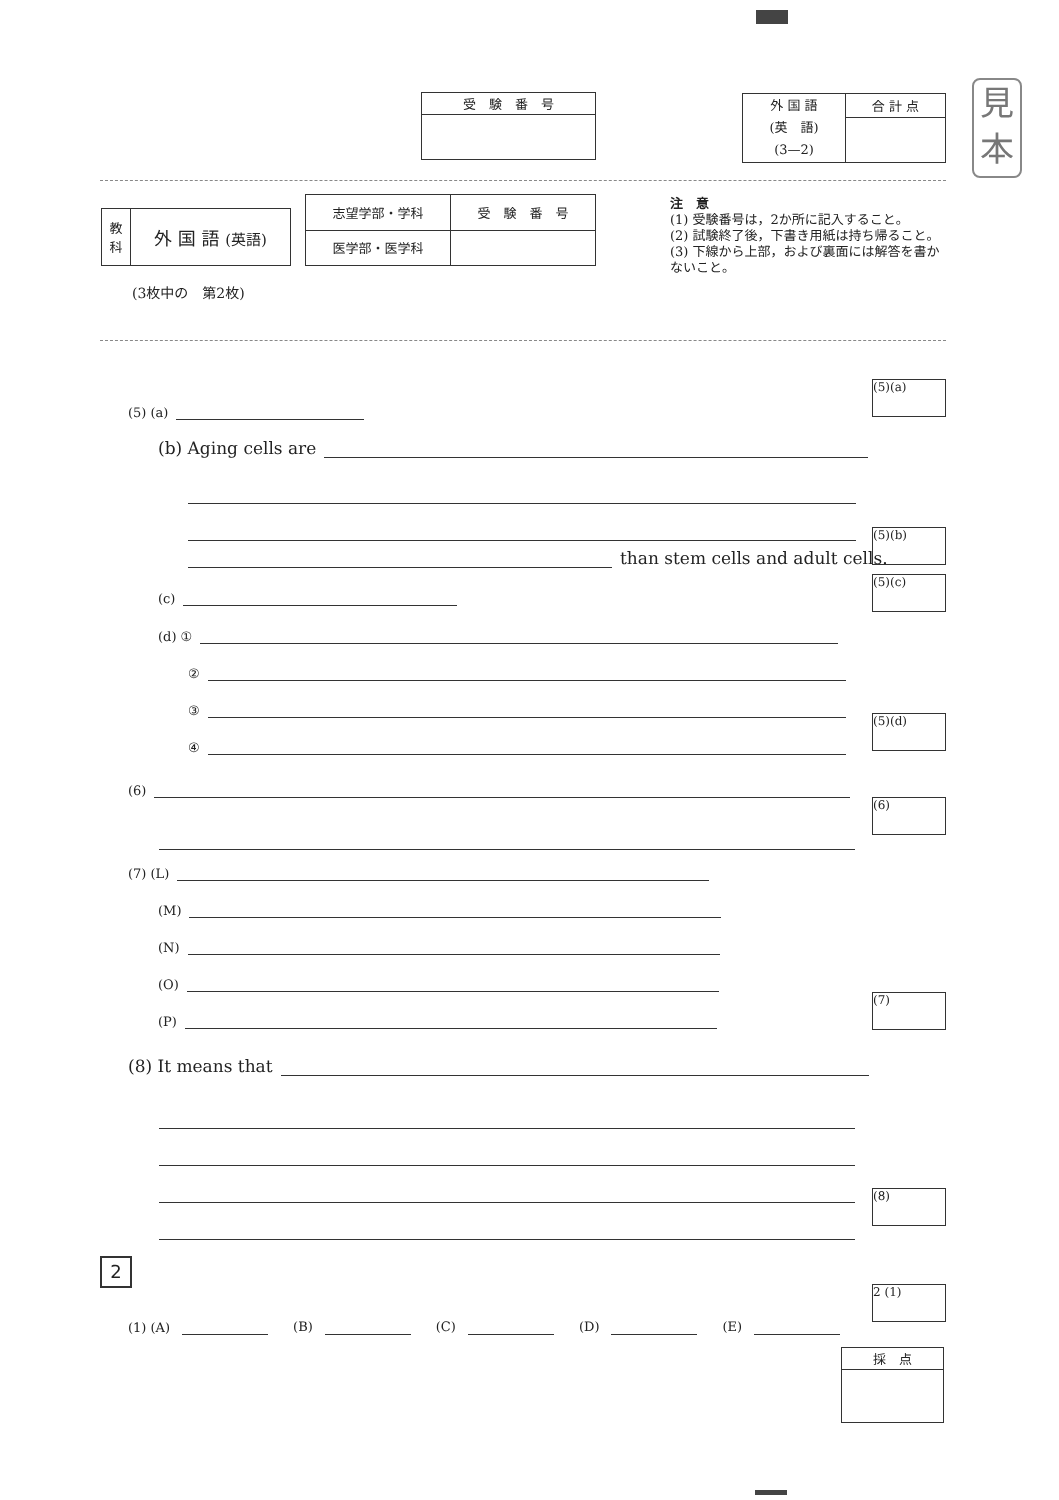| 受 験 番 号 |
| --- |
| 外 国 語 (英 語) (3—2) | 合 計 点 |
見
本
| 教 科 | 外 国 語 (英語) |
(3枚中の　第2枚)
| 志望学部・学科 | 受 験 番 号 |
| 医学部・医学科 | |
注　意
(1) 受験番号は，2か所に記入すること。
(2) 試験終了後，下書き用紙は持ち帰ること。
(3) 下線から上部，および裏面には解答を書かないこと。
(5) (a)
(5)(a)
(b) Aging cells are
than stem cells and adult cells.
(5)(b)
(c) (5)(c)
(d) ①
②
③
④
(5)(d)
(6)
(6)
(7) (L)
(M)
(N)
(O)
(P) (7)
(8) It means that
(8)
2
(1) (A) 　(B) 　(C) 　(D) 　(E)
2 (1)
| 採 点 |
| --- |